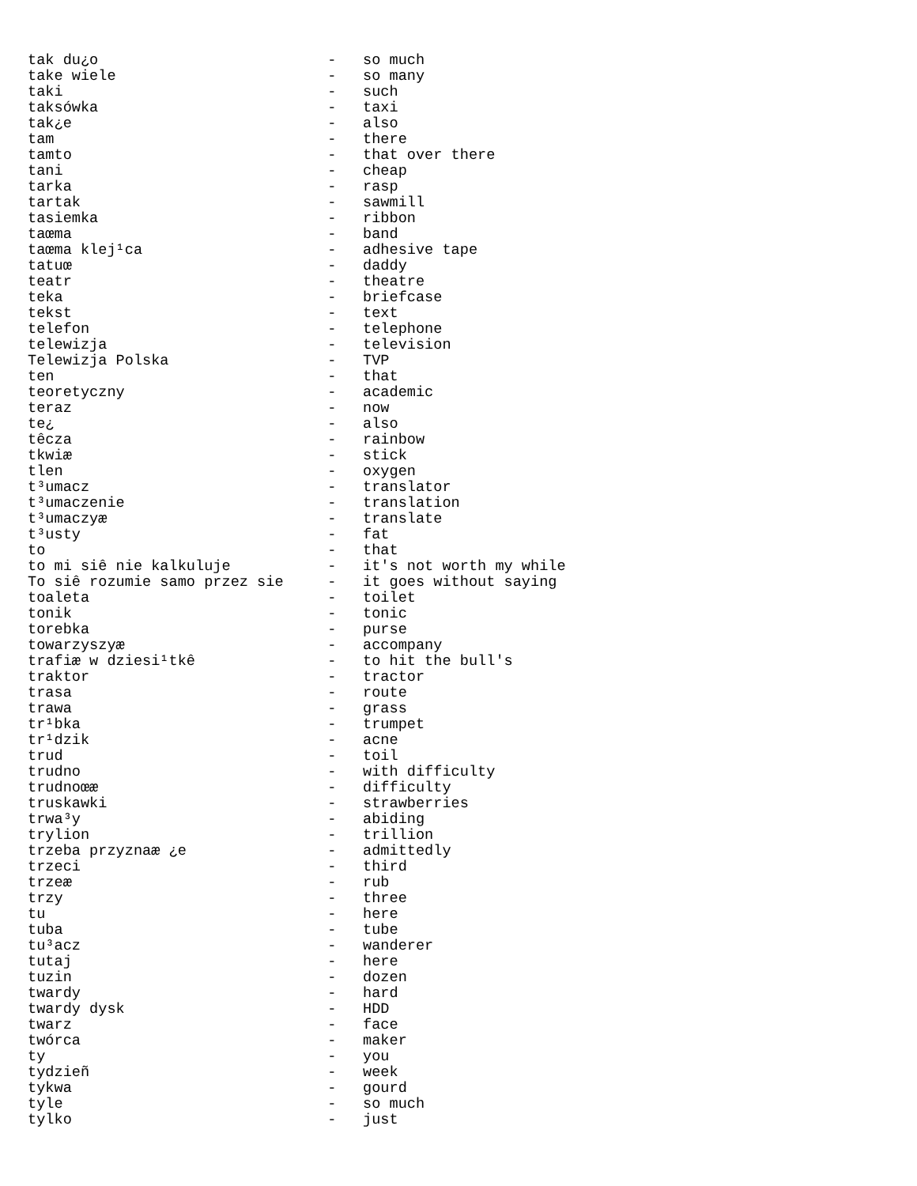tak du¿o                          -   so much
take wiele                        -   so many
taki                              -   such
taksówka                          -   taxi
tak¿e                             -   also
tam                               -   there
tamto                             -   that over there
tani                              -   cheap
tarka                             -   rasp
tartak                            -   sawmill
tasiemka                          -   ribbon
taœma                             -   band
taœma klej¹ca                     -   adhesive tape
tatuœ                             -   daddy
teatr                             -   theatre
teka                              -   briefcase
tekst                             -   text
telefon                           -   telephone
telewizja                         -   television
Telewizja Polska                  -   TVP
ten                               -   that
teoretyczny                       -   academic
teraz                             -   now
te¿                               -   also
têcza                             -   rainbow
tkwiæ                             -   stick
tlen                              -   oxygen
t³umacz                           -   translator
t³umaczenie                       -   translation
t³umaczyæ                         -   translate
t³usty                            -   fat
to                                -   that
to mi siê nie kalkuluje           -   it's not worth my while
To siê rozumie samo przez sie     -   it goes without saying
toaleta                           -   toilet
tonik                             -   tonic
torebka                           -   purse
towarzyszyæ                       -   accompany
trafiæ w dziesi¹tkê               -   to hit the bull's
traktor                           -   tractor
trasa                             -   route
trawa                             -   grass
tr¹bka                            -   trumpet
tr¹dzik                           -   acne
trud                              -   toil
trudno                            -   with difficulty
trudnoœæ                          -   difficulty
truskawki                         -   strawberries
trwa³y                            -   abiding
trylion                           -   trillion
trzeba przyznaæ ¿e                -   admittedly
trzeci                            -   third
trzeæ                             -   rub
trzy                              -   three
tu                                -   here
tuba                              -   tube
tu³acz                            -   wanderer
tutaj                             -   here
tuzin                             -   dozen
twardy                            -   hard
twardy dysk                       -   HDD
twarz                             -   face
twórca                            -   maker
ty                                -   you
tydzieñ                           -   week
tykwa                             -   gourd
tyle                              -   so much
tylko                             -   just